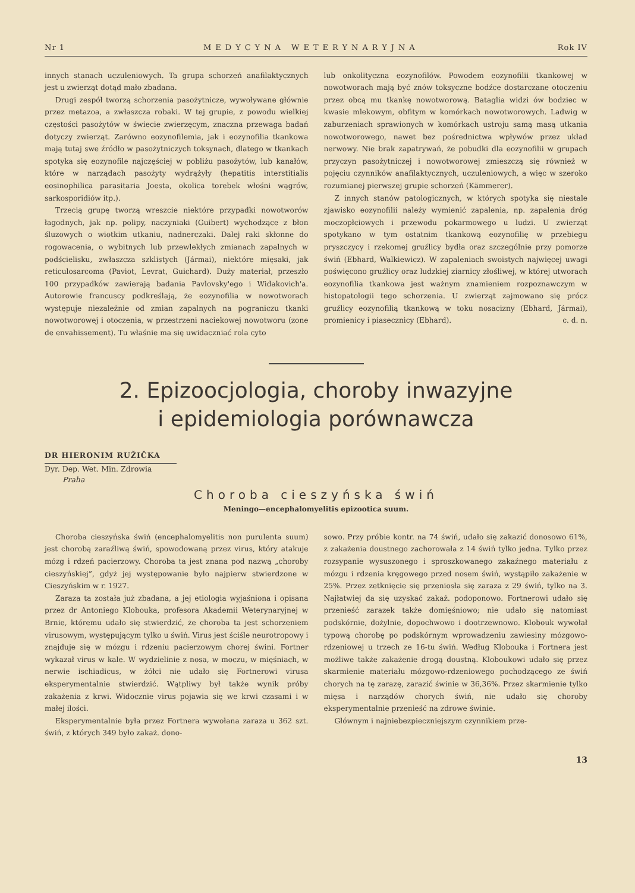Nr 1 MEDYCYNA WETERYNARYJNA Rok IV
innych stanach uczuleniowych. Ta grupa schorzeń anafilaktycznych jest u zwierząt dotąd mało zbadana.
Drugi zespół tworzą schorzenia pasożytnicze, wywoływane głównie przez metazoa, a zwłaszcza robaki. W tej grupie, z powodu wielkiej częstości pasożytów w świecie zwierzęcym, znaczna przewaga badań dotyczy zwierząt. Zarówno eozynofilemia, jak i eozynofilia tkankowa mają tutaj swe źródło w pasożytniczych toksynach, dlatego w tkankach spotyka się eozynofile najczęściej w pobliżu pasożytów, lub kanałów, które w narządach pasożyty wydrążyły (hepatitis interstitialis eosinophilica parasitaria Joesta, okolica torebek włośni wągrów, sarkosporidiów itp.).
Trzecią grupę tworzą wreszcie niektóre przypadki nowotworów łagodnych, jak np. polipy, naczyniaki (Guibert) wychodzące z błon śluzowych o wiotkim utkaniu, nadnerczaki. Dalej raki skłonne do rogowacenia, o wybitnych lub przewlekłych zmianach zapalnych w podścielisku, zwłaszcza szklistych (Jármai), niektóre mięsaki, jak reticulosarcoma (Paviot, Levrat, Guichard). Duży materiał, przeszło 100 przypadków zawierają badania Pavlovsky'ego i Widakovich'a. Autorowie francuscy podkreślają, że eozynofilia w nowotworach występuje niezależnie od zmian zapalnych na pograniczu tkanki nowotworowej i otoczenia, w przestrzeni naciekowej nowotworu (zone de envahissement). Tu właśnie ma się uwidaczniać rola cyto
lub onkolityczna eozynofilów. Powodem eozynofilii tkankowej w nowotworach mają być znów toksyczne bodźce dostarczane otoczeniu przez obcą mu tkankę nowotworową. Bataglia widzi ów bodziec w kwasie mlekowym, obfitym w komórkach nowotworowych. Ladwig w zaburzeniach sprawionych w komórkach ustroju samą masą utkania nowotworowego, nawet bez pośrednictwa wpływów przez układ nerwowy. Nie brak zapatrywań, że pobudki dla eozynofilii w grupach przyczyn pasożytniczej i nowotworowej zmieszczą się również w pojęciu czynników anafilaktycznych, uczuleniowych, a więc w szeroko rozumianej pierwszej grupie schorzeń (Kämmerer).
Z innych stanów patologicznych, w których spotyka się niestale zjawisko eozynofilii należy wymienić zapalenia, np. zapalenia dróg moczopłciowych i przewodu pokarmowego u ludzi. U zwierząt spotykano w tym ostatnim tkankową eozynofilię w przebiegu pryszczycy i rzekomej gruźlicy bydła oraz szczególnie przy pomorze świń (Ebhard, Walkiewicz). W zapaleniach swoistych najwięcej uwagi poświęcono gruźlicy oraz ludzkiej ziarnicy złośliwej, w której utworach eozynofilia tkankowa jest ważnym znamieniem rozpoznawczym w histopatologii tego schorzenia. U zwierząt zajmowano się prócz gruźlicy eozynofilią tkankową w toku nosacizny (Ebhard, Jármai), promienicy i piasecznicy (Ebhard). c. d. n.
2. Epizoocjologia, choroby inwazyjne
i epidemiologia porównawcza
DR HIERONIM RUŽIČKA
Dyr. Dep. Wet. Min. Zdrowia
Praha
Choroba cieszyńska świń
Meningo—encephalomyelitis epizootica suum.
Choroba cieszyńska świń (encephalomyelitis non purulenta suum) jest chorobą zaraźliwą świń, spowodowaną przez virus, który atakuje mózg i rdzeń pacierzowy. Choroba ta jest znana pod nazwą „choroby cieszyńskiej”, gdyż jej występowanie było najpierw stwierdzone w Cieszyńskim w r. 1927.
Zaraza ta została już zbadana, a jej etiologia wyjaśniona i opisana przez dr Antoniego Klobouka, profesora Akademii Weterynaryjnej w Brnie, któremu udało się stwierdzić, że choroba ta jest schorzeniem virusowym, występującym tylko u świń. Virus jest ściśle neurotropowy i znajduje się w mózgu i rdzeniu pacierzowym chorej świni. Fortner wykazał virus w kale. W wydzielinie z nosa, w moczu, w mięśniach, w nerwie ischiadicus, w żółci nie udało się Fortnerowi virusa eksperymentalnie stwierdzić. Wątpliwy był także wynik próby zakażenia z krwi. Widocznie virus pojawia się we krwi czasami i w małej ilości.
Eksperymentalnie była przez Fortnera wywołana zaraza u 362 szt. świń, z których 349 było zakaż. dono-
sowo. Przy próbie kontr. na 74 świń, udało się zakazić donosowo 61%, z zakażenia doustnego zachorowała z 14 świń tylko jedna. Tylko przez rozsypanie wysuszonego i sproszkowanego zakaźnego materiału z mózgu i rdzenia kręgowego przed nosem świń, wystąpiło zakażenie w 25%. Przez zetknięcie się przeniosła się zaraza z 29 świń, tylko na 3. Najłatwiej da się uzyskać zakaż. podoponowo. Fortnerowi udało się przenieść zarazek także domięśniowo; nie udało się natomiast podskórnie, dożylnie, dopochwowo i dootrzewnowo. Klobouk wywołał typową chorobę po podskórnym wprowadzeniu zawiesiny mózgowo-rdzeniowej u trzech ze 16-tu świń. Według Klobouka i Fortnera jest możliwe także zakażenie drogą doustną. Kloboukowi udało się przez skarmienie materiału mózgowo-rdzeniowego pochodzącego ze świń chorych na tę zarazę, zarazić świnie w 36,36%. Przez skarmienie tylko mięsa i narządów chorych świń, nie udało się choroby eksperymentalnie przenieść na zdrowe świnie.
Głównym i najniebezpieczniejszym czynnikiem prze-
13